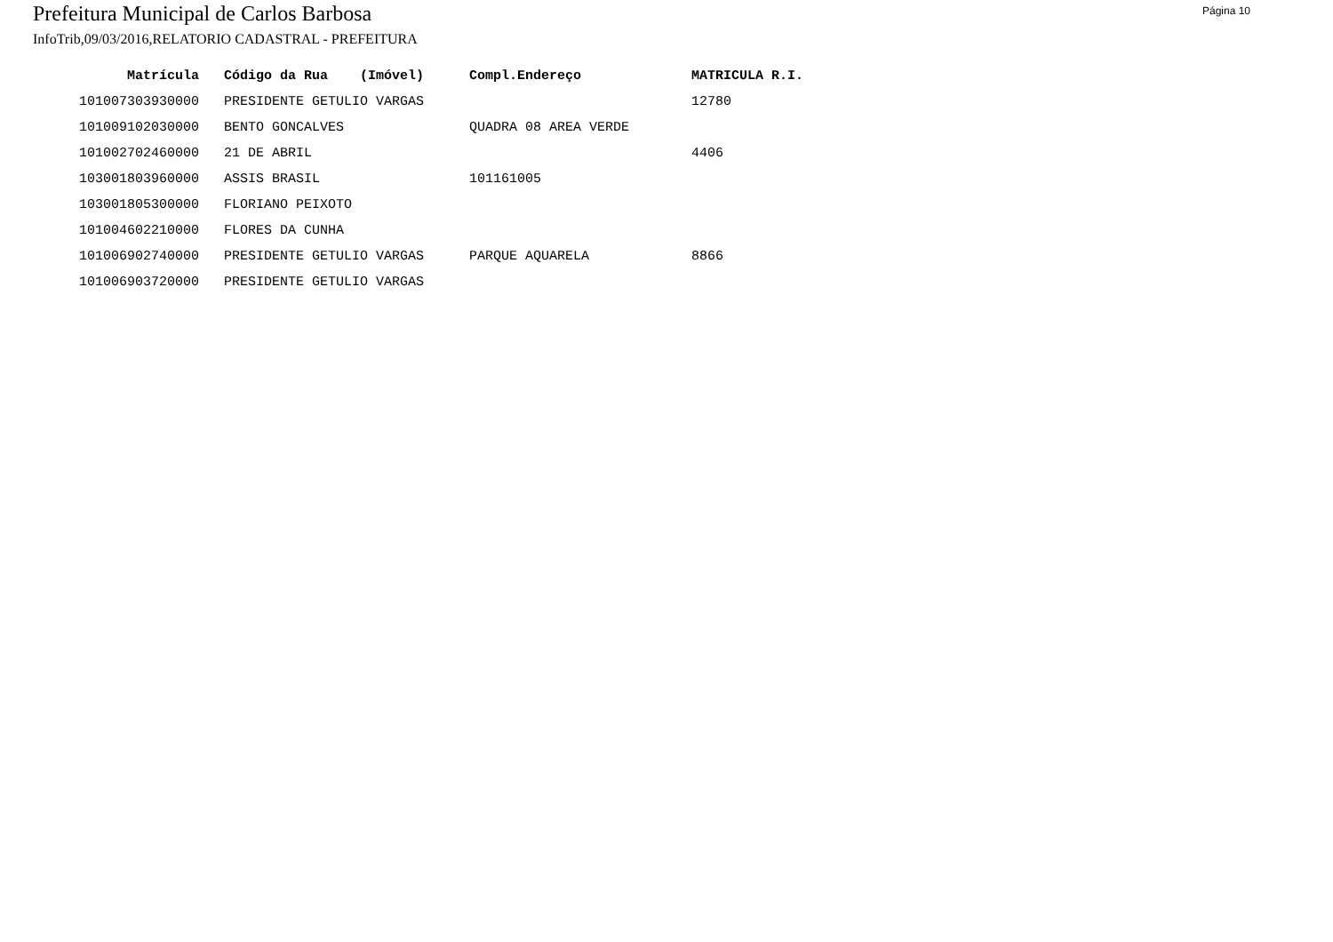Prefeitura Municipal de Carlos Barbosa
Página 10
InfoTrib,09/03/2016,RELATORIO CADASTRAL - PREFEITURA
| Matrícula | Código da Rua (Imóvel) | Compl.Endereço | MATRICULA R.I. |
| --- | --- | --- | --- |
| 101007303930000 | PRESIDENTE GETULIO VARGAS | | 12780 |
| 101009102030000 | BENTO GONCALVES | QUADRA 08 AREA VERDE | |
| 101002702460000 | 21 DE ABRIL | | 4406 |
| 103001803960000 | ASSIS BRASIL | 101161005 | |
| 103001805300000 | FLORIANO PEIXOTO | | |
| 101004602210000 | FLORES DA CUNHA | | |
| 101006902740000 | PRESIDENTE GETULIO VARGAS | PARQUE AQUARELA | 8866 |
| 101006903720000 | PRESIDENTE GETULIO VARGAS | | |